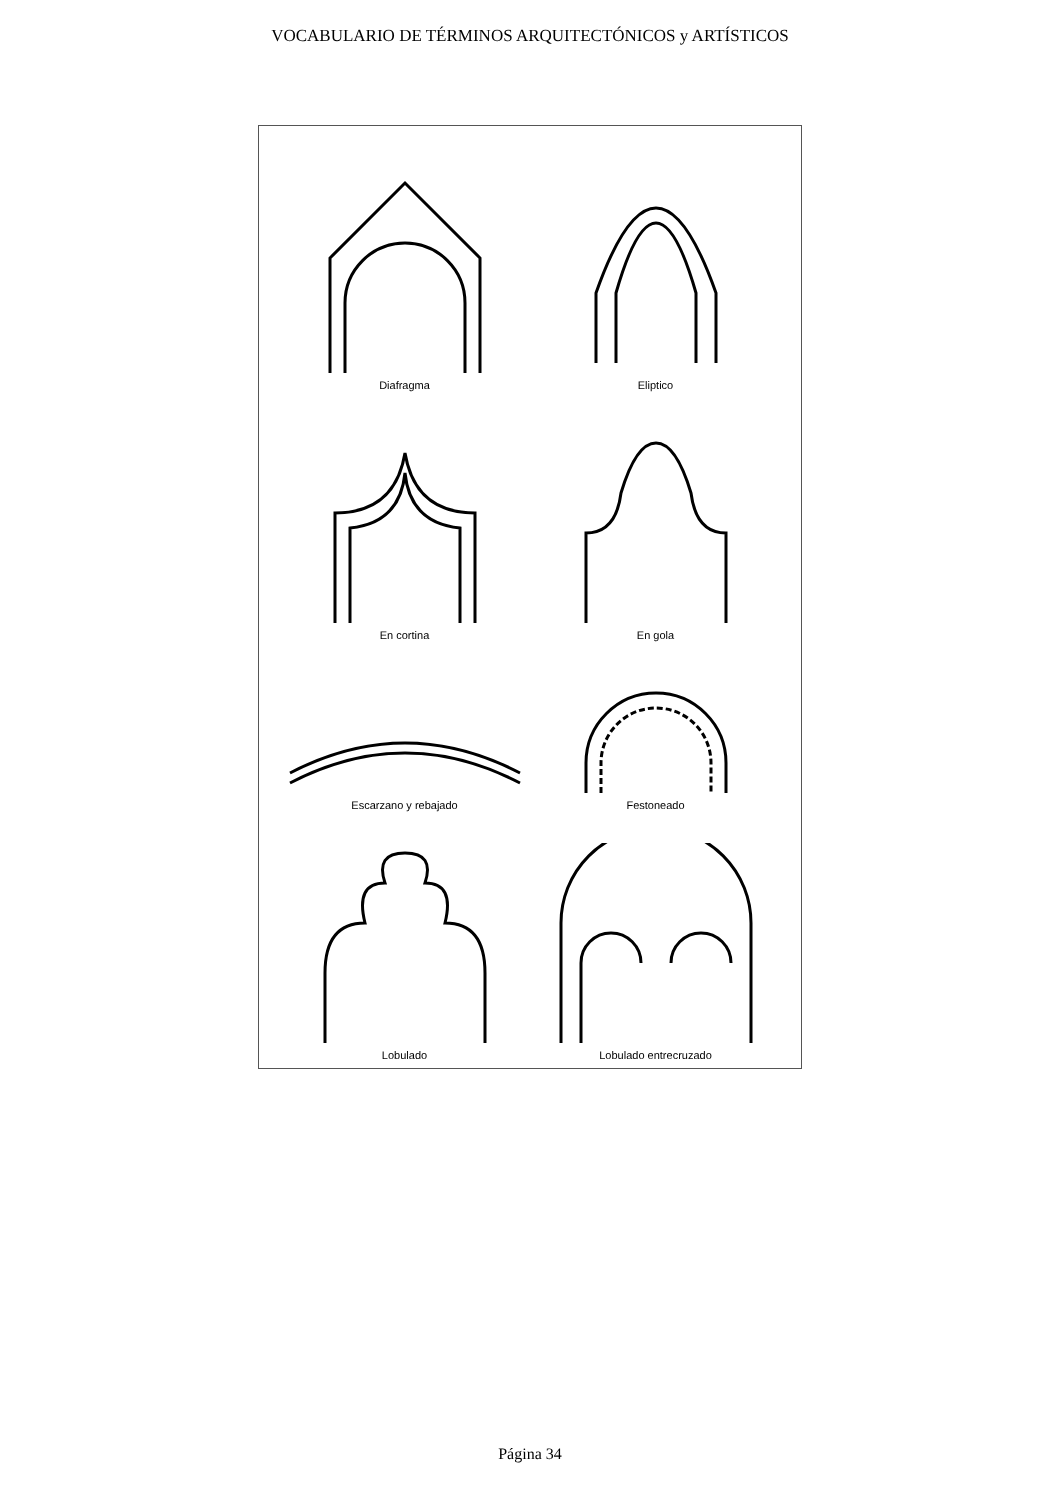VOCABULARIO DE TÉRMINOS ARQUITECTÓNICOS y ARTÍSTICOS
Diafragma
Eliptico
En cortina
En gola
Escarzano y rebajado
Festoneado
Lobulado
Lobulado entrecruzado
Página 34